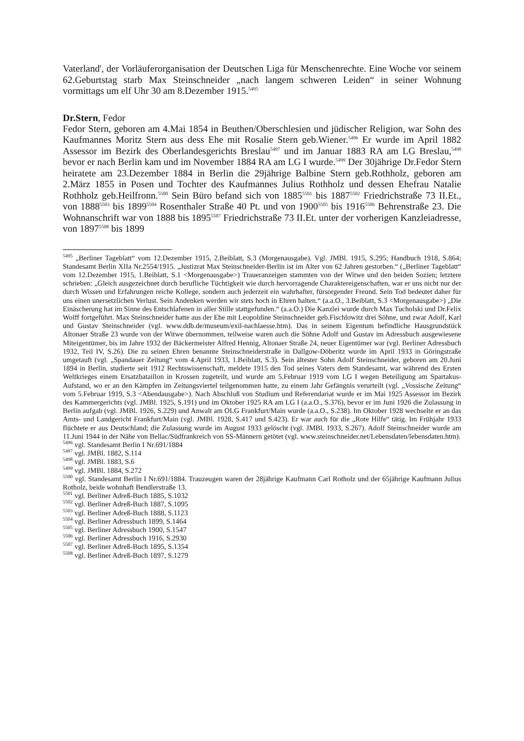Vaterland', der Vorläuferorganisation der Deutschen Liga für Menschenrechte. Eine Woche vor seinem 62.Geburtstag starb Max Steinschneider „nach langem schweren Leiden“ in seiner Wohnung vormittags um elf Uhr 30 am 8.Dezember 1915.<sup>5495</sup>
Dr.Stern, Fedor
Fedor Stern, geboren am 4.Mai 1854 in Beuthen/Oberschlesien und jüdischer Religion, war Sohn des Kaufmannes Moritz Stern aus dess Ehe mit Rosalie Stern geb.Wiener.<sup>5496</sup> Er wurde im April 1882 Assessor im Bezirk des Oberlandesgerichts Breslau<sup>5497</sup> und im Januar 1883 RA am LG Breslau,<sup>5498</sup> bevor er nach Berlin kam und im November 1884 RA am LG I wurde.<sup>5499</sup> Der 30jährige Dr.Fedor Stern heiratete am 23.Dezember 1884 in Berlin die 29jährige Balbine Stern geb.Rothholz, geboren am 2.März 1855 in Posen und Tochter des Kaufmannes Julius Rothholz und dessen Ehefrau Natalie Rothholz geb.Heilfronn.<sup>5500</sup> Sein Büro befand sich von 1885<sup>5501</sup> bis 1887<sup>5502</sup> Friedrichstraße 73 II.Et., von 1888<sup>5503</sup> bis 1899<sup>5504</sup> Rosenthaler Straße 40 Pt. und von 1900<sup>5505</sup> bis 1916<sup>5506</sup> Behrenstraße 23. Die Wohnanschrift war von 1888 bis 1895<sup>5507</sup> Friedrichstraße 73 II.Et. unter der vorherigen Kanzleiadresse, von 1897<sup>5508</sup> bis 1899
<sup>5495</sup> „Berliner Tageblatt“ vom 12.Dezember 1915, 2.Beiblatt, S.3 (Morgenausgabe). Vgl. JMBl. 1915, S.295; Handbuch 1918, S.864; Standesamt Berlin XIIa Nr.2554/1915. „Justizrat Max Steinschneider-Berlin ist im Alter von 62 Jahren gestorben.“ („Berliner Tageblatt“ vom 12.Dezember 1915, 1.Beiblatt, S.1 <Morgenausgabe>) Traueranzeigen stammten von der Witwe und den beiden Sozien; letztere schrieben: „Gleich ausgezeichnet durch berufliche Tüchtigkeit wie durch hervorragende Charaktereigenschaften, war er uns nicht nur der durch Wissen und Erfahrungen reiche Kollege, sondern auch jederzeit ein wahrhafter, fürsorgender Freund. Sein Tod bedeutet daher für uns einen unersetzlichen Verlust. Sein Andenken werden wir stets hoch in Ehren halten.“ (a.a.O., 3.Beiblatt, S.3 <Morgenausgabe>) „Die Einäscherung hat im Sinne des Entschlafenen in aller Stille stattgefunden.“ (a.a.O.) Die Kanzlei wurde durch Max Tucholski und Dr.Felix Wolff fortgeführt. Max Steinschneider hatte aus der Ehe mit Leopoldine Steinschneider geb.Fischlowitz drei Söhne, und zwar Adolf, Karl und Gustav Steinschneider (vgl. www.ddb.de/museum/exil-nachlaesse.htm). Das in seinem Eigentum befindliche Hausgrundstück Altonaer Straße 23 wurde von der Witwe übernommen, teilweise waren auch die Söhne Adolf und Gustav im Adressbuch ausgewiesene Miteigentümer, bis im Jahre 1932 der Bäckermeister Alfred Hennig, Altonaer Straße 24, neuer Eigentümer war (vgl. Berliner Adressbuch 1932, Teil IV, S.26). Die zu seinen Ehren benannte Steinschneiderstraße in Dallgow-Döberitz wurde im April 1933 in Göringstraße umgetauft (vgl. „Spandauer Zeitung“ vom 4.April 1933, 1.Beiblatt, S.3). Sein ältester Sohn Adolf Steinschneider, geboren am 20.Juni 1894 in Berlin, studierte seit 1912 Rechtswissenschaft, meldete 1915 den Tod seines Vaters dem Standesamt, war während des Ersten Weltkrieges einem Ersatzbataillon in Krossen zugeteilt, und wurde am 5.Februar 1919 vom LG I wegen Beteiligung am Spartakus-Aufstand, wo er an den Kämpfen im Zeitungsviertel teilgenommen hatte, zu einem Jahr Gefängnis verurteilt (vgl. „Vossische Zeitung“ vom 5.Februar 1919, S.3 <Abendausgabe>). Nach Abschluß von Studium und Referendariat wurde er im Mai 1925 Assessor im Bezirk des Kammergerichts (vgl. JMBl. 1925, S.191) und im Oktober 1925 RA am LG I (a.a.O., S.376), bevor er im Juni 1926 die Zulassung in Berlin aufgab (vgl. JMBl. 1926, S.229) und Anwalt am OLG Frankfurt/Main wurde (a.a.O., S.238). Im Oktober 1928 wechselte er an das Amts- und Landgericht Frankfurt/Main (vgl. JMBl. 1928, S.417 und S.423). Er war auch für die „Rote Hilfe“ tätig. Im Frühjahr 1933 flüchtete er aus Deutschland; die Zulassung wurde im August 1933 gelöscht (vgl. JMBl. 1933, S.267). Adolf Steinschneider wurde am 11.Juni 1944 in der Nähe von Bellac/Südfrankreich von SS-Männern getötet (vgl. www.steinschneider.net/Lebensdaten/lebensdaten.htm).
<sup>5496</sup> vgl. Standesamt Berlin I Nr.691/1884
<sup>5497</sup> vgl. JMBl. 1882, S.114
<sup>5498</sup> vgl. JMBl. 1883, S.6
<sup>5499</sup> vgl. JMBl. 1884, S.272
<sup>5500</sup> vgl. Standesamt Berlin I Nr.691/1884. Trauzeugen waren der 28jährige Kaufmann Carl Rotholz und der 65jährige Kaufmann Julius Rotholz, beide wohnhaft Bendlerstraße 13.
<sup>5501</sup> vgl. Berliner Adreß-Buch 1885, S.1032
<sup>5502</sup> vgl. Berliner Adreß-Buch 1887, S.1095
<sup>5503</sup> vgl. Berliner Adreß-Buch 1888, S.1123
<sup>5504</sup> vgl. Berliner Adressbuch 1899, S.1464
<sup>5505</sup> vgl. Berliner Adressbuch 1900, S.1547
<sup>5506</sup> vgl. Berliner Adressbuch 1916, S.2930
<sup>5507</sup> vgl. Berliner Adreß-Buch 1895, S.1354
<sup>5508</sup> vgl. Berliner Adreß-Buch 1897, S.1279